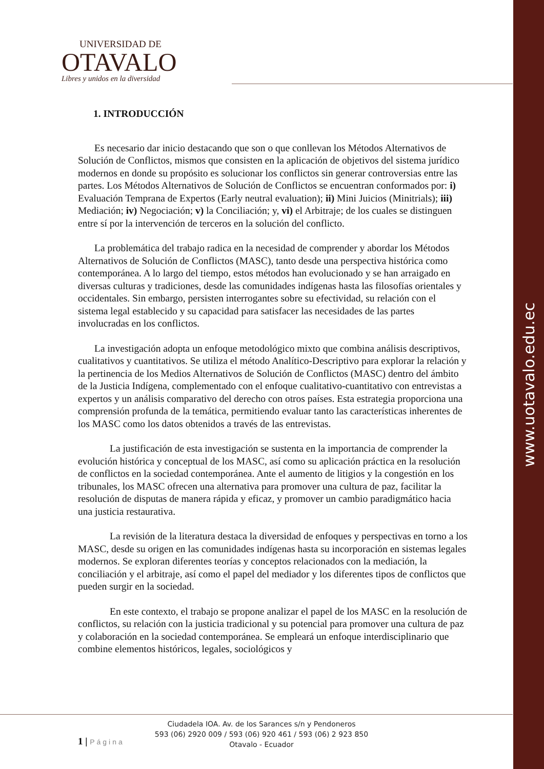www.uotavalo.edu.ec
UNIVERSIDAD DE
OTAVALO
Libres y unidos en la diversidad
1. INTRODUCCIÓN
Es necesario dar inicio destacando que son o que conllevan los Métodos Alternativos de Solución de Conflictos, mismos que consisten en la aplicación de objetivos del sistema jurídico modernos en donde su propósito es solucionar los conflictos sin generar controversias entre las partes. Los Métodos Alternativos de Solución de Conflictos se encuentran conformados por: i) Evaluación Temprana de Expertos (Early neutral evaluation); ii) Mini Juicios (Minitrials); iii) Mediación; iv) Negociación; v) la Conciliación; y, vi) el Arbitraje; de los cuales se distinguen entre sí por la intervención de terceros en la solución del conflicto.
La problemática del trabajo radica en la necesidad de comprender y abordar los Métodos Alternativos de Solución de Conflictos (MASC), tanto desde una perspectiva histórica como contemporánea. A lo largo del tiempo, estos métodos han evolucionado y se han arraigado en diversas culturas y tradiciones, desde las comunidades indígenas hasta las filosofías orientales y occidentales. Sin embargo, persisten interrogantes sobre su efectividad, su relación con el sistema legal establecido y su capacidad para satisfacer las necesidades de las partes involucradas en los conflictos.
La investigación adopta un enfoque metodológico mixto que combina análisis descriptivos, cualitativos y cuantitativos. Se utiliza el método Analítico-Descriptivo para explorar la relación y la pertinencia de los Medios Alternativos de Solución de Conflictos (MASC) dentro del ámbito de la Justicia Indígena, complementado con el enfoque cualitativo-cuantitativo con entrevistas a expertos y un análisis comparativo del derecho con otros países. Esta estrategia proporciona una comprensión profunda de la temática, permitiendo evaluar tanto las características inherentes de los MASC como los datos obtenidos a través de las entrevistas.
La justificación de esta investigación se sustenta en la importancia de comprender la evolución histórica y conceptual de los MASC, así como su aplicación práctica en la resolución de conflictos en la sociedad contemporánea. Ante el aumento de litigios y la congestión en los tribunales, los MASC ofrecen una alternativa para promover una cultura de paz, facilitar la resolución de disputas de manera rápida y eficaz, y promover un cambio paradigmático hacia una justicia restaurativa.
La revisión de la literatura destaca la diversidad de enfoques y perspectivas en torno a los MASC, desde su origen en las comunidades indígenas hasta su incorporación en sistemas legales modernos. Se exploran diferentes teorías y conceptos relacionados con la mediación, la conciliación y el arbitraje, así como el papel del mediador y los diferentes tipos de conflictos que pueden surgir en la sociedad.
En este contexto, el trabajo se propone analizar el papel de los MASC en la resolución de conflictos, su relación con la justicia tradicional y su potencial para promover una cultura de paz y colaboración en la sociedad contemporánea. Se empleará un enfoque interdisciplinario que combine elementos históricos, legales, sociológicos y
Ciudadela IOA. Av. de los Sarances s/n y Pendoneros
593 (06) 2920 009 / 593 (06) 920 461 / 593 (06) 2 923 850
Otavalo - Ecuador
1 | Página